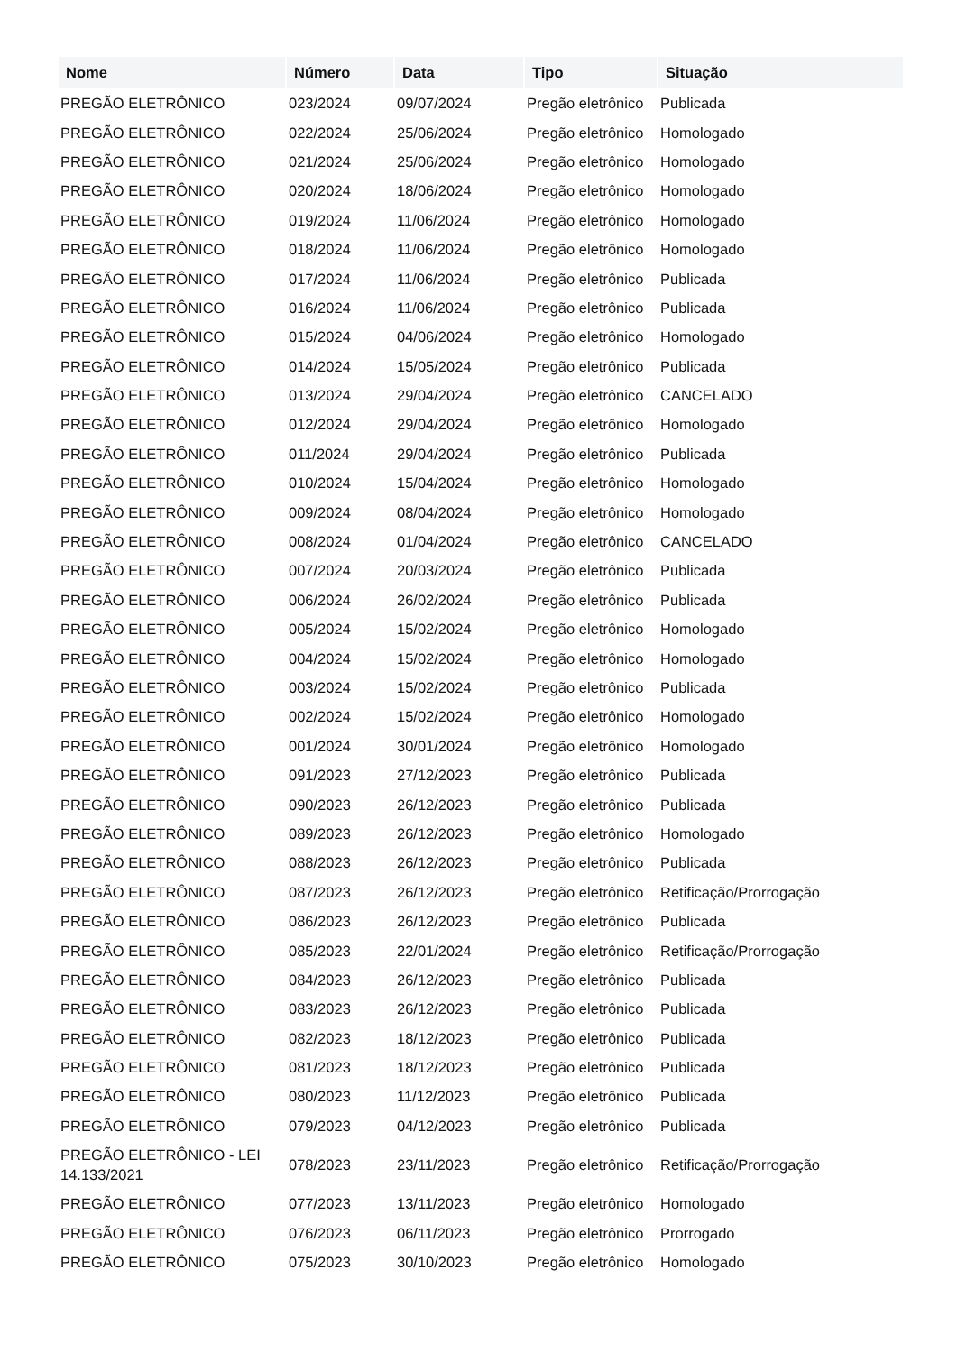| Nome | Número | Data | Tipo | Situação |
| --- | --- | --- | --- | --- |
| PREGÃO ELETRÔNICO | 023/2024 | 09/07/2024 | Pregão eletrônico | Publicada |
| PREGÃO ELETRÔNICO | 022/2024 | 25/06/2024 | Pregão eletrônico | Homologado |
| PREGÃO ELETRÔNICO | 021/2024 | 25/06/2024 | Pregão eletrônico | Homologado |
| PREGÃO ELETRÔNICO | 020/2024 | 18/06/2024 | Pregão eletrônico | Homologado |
| PREGÃO ELETRÔNICO | 019/2024 | 11/06/2024 | Pregão eletrônico | Homologado |
| PREGÃO ELETRÔNICO | 018/2024 | 11/06/2024 | Pregão eletrônico | Homologado |
| PREGÃO ELETRÔNICO | 017/2024 | 11/06/2024 | Pregão eletrônico | Publicada |
| PREGÃO ELETRÔNICO | 016/2024 | 11/06/2024 | Pregão eletrônico | Publicada |
| PREGÃO ELETRÔNICO | 015/2024 | 04/06/2024 | Pregão eletrônico | Homologado |
| PREGÃO ELETRÔNICO | 014/2024 | 15/05/2024 | Pregão eletrônico | Publicada |
| PREGÃO ELETRÔNICO | 013/2024 | 29/04/2024 | Pregão eletrônico | CANCELADO |
| PREGÃO ELETRÔNICO | 012/2024 | 29/04/2024 | Pregão eletrônico | Homologado |
| PREGÃO ELETRÔNICO | 011/2024 | 29/04/2024 | Pregão eletrônico | Publicada |
| PREGÃO ELETRÔNICO | 010/2024 | 15/04/2024 | Pregão eletrônico | Homologado |
| PREGÃO ELETRÔNICO | 009/2024 | 08/04/2024 | Pregão eletrônico | Homologado |
| PREGÃO ELETRÔNICO | 008/2024 | 01/04/2024 | Pregão eletrônico | CANCELADO |
| PREGÃO ELETRÔNICO | 007/2024 | 20/03/2024 | Pregão eletrônico | Publicada |
| PREGÃO ELETRÔNICO | 006/2024 | 26/02/2024 | Pregão eletrônico | Publicada |
| PREGÃO ELETRÔNICO | 005/2024 | 15/02/2024 | Pregão eletrônico | Homologado |
| PREGÃO ELETRÔNICO | 004/2024 | 15/02/2024 | Pregão eletrônico | Homologado |
| PREGÃO ELETRÔNICO | 003/2024 | 15/02/2024 | Pregão eletrônico | Publicada |
| PREGÃO ELETRÔNICO | 002/2024 | 15/02/2024 | Pregão eletrônico | Homologado |
| PREGÃO ELETRÔNICO | 001/2024 | 30/01/2024 | Pregão eletrônico | Homologado |
| PREGÃO ELETRÔNICO | 091/2023 | 27/12/2023 | Pregão eletrônico | Publicada |
| PREGÃO ELETRÔNICO | 090/2023 | 26/12/2023 | Pregão eletrônico | Publicada |
| PREGÃO ELETRÔNICO | 089/2023 | 26/12/2023 | Pregão eletrônico | Homologado |
| PREGÃO ELETRÔNICO | 088/2023 | 26/12/2023 | Pregão eletrônico | Publicada |
| PREGÃO ELETRÔNICO | 087/2023 | 26/12/2023 | Pregão eletrônico | Retificação/Prorrogação |
| PREGÃO ELETRÔNICO | 086/2023 | 26/12/2023 | Pregão eletrônico | Publicada |
| PREGÃO ELETRÔNICO | 085/2023 | 22/01/2024 | Pregão eletrônico | Retificação/Prorrogação |
| PREGÃO ELETRÔNICO | 084/2023 | 26/12/2023 | Pregão eletrônico | Publicada |
| PREGÃO ELETRÔNICO | 083/2023 | 26/12/2023 | Pregão eletrônico | Publicada |
| PREGÃO ELETRÔNICO | 082/2023 | 18/12/2023 | Pregão eletrônico | Publicada |
| PREGÃO ELETRÔNICO | 081/2023 | 18/12/2023 | Pregão eletrônico | Publicada |
| PREGÃO ELETRÔNICO | 080/2023 | 11/12/2023 | Pregão eletrônico | Publicada |
| PREGÃO ELETRÔNICO | 079/2023 | 04/12/2023 | Pregão eletrônico | Publicada |
| PREGÃO ELETRÔNICO - LEI 14.133/2021 | 078/2023 | 23/11/2023 | Pregão eletrônico | Retificação/Prorrogação |
| PREGÃO ELETRÔNICO | 077/2023 | 13/11/2023 | Pregão eletrônico | Homologado |
| PREGÃO ELETRÔNICO | 076/2023 | 06/11/2023 | Pregão eletrônico | Prorrogado |
| PREGÃO ELETRÔNICO | 075/2023 | 30/10/2023 | Pregão eletrônico | Homologado |